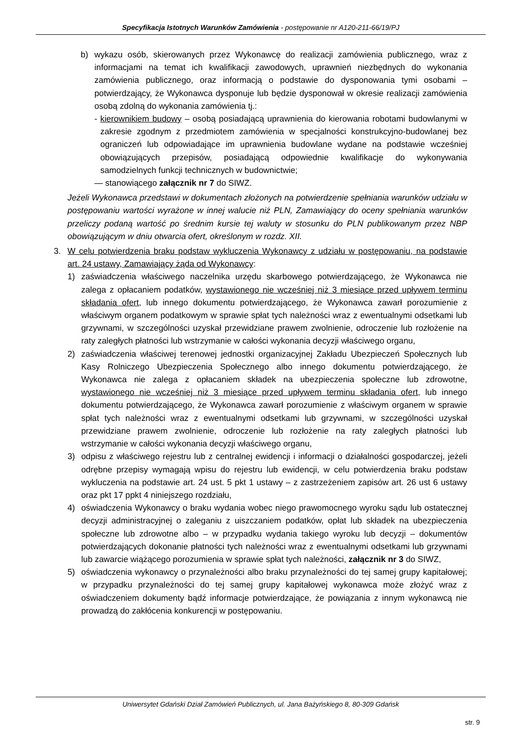Specyfikacja Istotnych Warunków Zamówienia - postępowanie nr A120-211-66/19/PJ
b) wykazu osób, skierowanych przez Wykonawcę do realizacji zamówienia publicznego, wraz z informacjami na temat ich kwalifikacji zawodowych, uprawnień niezbędnych do wykonania zamówienia publicznego, oraz informacją o podstawie do dysponowania tymi osobami – potwierdzający, że Wykonawca dysponuje lub będzie dysponował w okresie realizacji zamówienia osobą zdolną do wykonania zamówienia tj.:
- kierownikiem budowy – osobą posiadającą uprawnienia do kierowania robotami budowlanymi w zakresie zgodnym z przedmiotem zamówienia w specjalności konstrukcyjno-budowlanej bez ograniczeń lub odpowiadające im uprawnienia budowlane wydane na podstawie wcześniej obowiązujących przepisów, posiadającą odpowiednie kwalifikacje do wykonywania samodzielnych funkcji technicznych w budownictwie;
— stanowiącego załącznik nr 7 do SIWZ.
Jeżeli Wykonawca przedstawi w dokumentach złożonych na potwierdzenie spełniania warunków udziału w postępowaniu wartości wyrażone w innej walucie niż PLN, Zamawiający do oceny spełniania warunków przeliczy podaną wartość po średnim kursie tej waluty w stosunku do PLN publikowanym przez NBP obowiązującym w dniu otwarcia ofert, określonym w rozdz. XII.
3. W celu potwierdzenia braku podstaw wykluczenia Wykonawcy z udziału w postępowaniu, na podstawie art. 24 ustawy, Zamawiający żąda od Wykonawcy:
1) zaświadczenia właściwego naczelnika urzędu skarbowego potwierdzającego, że Wykonawca nie zalega z opłacaniem podatków, wystawionego nie wcześniej niż 3 miesiące przed upływem terminu składania ofert, lub innego dokumentu potwierdzającego, że Wykonawca zawarł porozumienie z właściwym organem podatkowym w sprawie spłat tych należności wraz z ewentualnymi odsetkami lub grzywnami, w szczególności uzyskał przewidziane prawem zwolnienie, odroczenie lub rozłożenie na raty zaległych płatności lub wstrzymanie w całości wykonania decyzji właściwego organu,
2) zaświadczenia właściwej terenowej jednostki organizacyjnej Zakładu Ubezpieczeń Społecznych lub Kasy Rolniczego Ubezpieczenia Społecznego albo innego dokumentu potwierdzającego, że Wykonawca nie zalega z opłacaniem składek na ubezpieczenia społeczne lub zdrowotne, wystawionego nie wcześniej niż 3 miesiące przed upływem terminu składania ofert, lub innego dokumentu potwierdzającego, że Wykonawca zawarł porozumienie z właściwym organem w sprawie spłat tych należności wraz z ewentualnymi odsetkami lub grzywnami, w szczególności uzyskał przewidziane prawem zwolnienie, odroczenie lub rozłożenie na raty zaległych płatności lub wstrzymanie w całości wykonania decyzji właściwego organu,
3) odpisu z właściwego rejestru lub z centralnej ewidencji i informacji o działalności gospodarczej, jeżeli odrębne przepisy wymagają wpisu do rejestru lub ewidencji, w celu potwierdzenia braku podstaw wykluczenia na podstawie art. 24 ust. 5 pkt 1 ustawy – z zastrzeżeniem zapisów art. 26 ust 6 ustawy oraz pkt 17 ppkt 4 niniejszego rozdziału,
4) oświadczenia Wykonawcy o braku wydania wobec niego prawomocnego wyroku sądu lub ostatecznej decyzji administracyjnej o zaleganiu z uiszczaniem podatków, opłat lub składek na ubezpieczenia społeczne lub zdrowotne albo – w przypadku wydania takiego wyroku lub decyzji – dokumentów potwierdzających dokonanie płatności tych należności wraz z ewentualnymi odsetkami lub grzywnami lub zawarcie wiążącego porozumienia w sprawie spłat tych należności, załącznik nr 3 do SIWZ,
5) oświadczenia wykonawcy o przynależności albo braku przynależności do tej samej grupy kapitałowej; w przypadku przynależności do tej samej grupy kapitałowej wykonawca może złożyć wraz z oświadczeniem dokumenty bądź informacje potwierdzające, że powiązania z innym wykonawcą nie prowadzą do zakłócenia konkurencji w postępowaniu.
Uniwersytet Gdański Dział Zamówień Publicznych, ul. Jana Bażyńskiego 8, 80-309 Gdańsk
str. 9